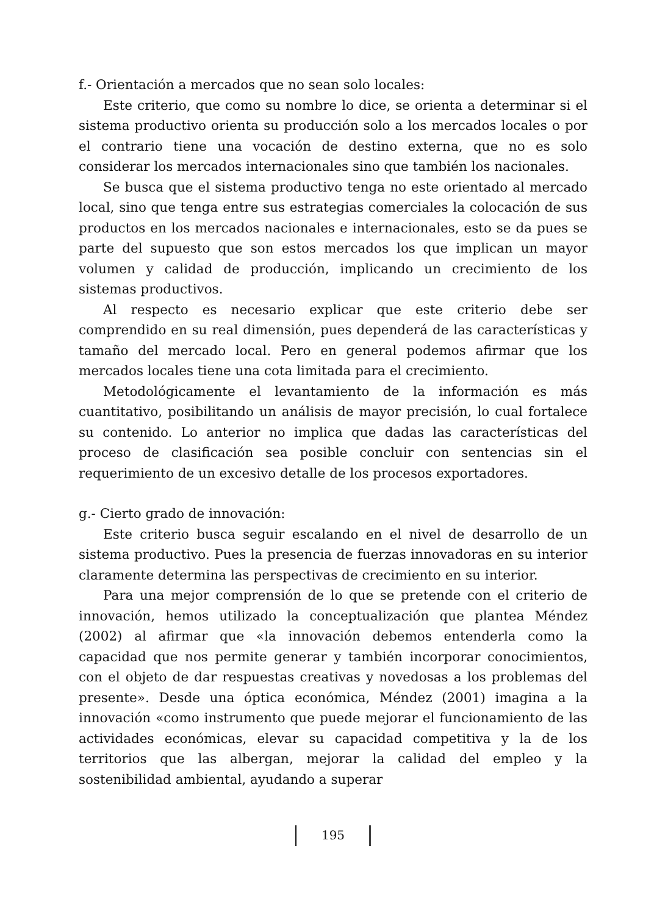f.- Orientación a mercados que no sean solo locales:
Este criterio, que como su nombre lo dice, se orienta a determinar si el sistema productivo orienta su producción solo a los mercados locales o por el contrario tiene una vocación de destino externa, que no es solo considerar los mercados internacionales sino que también los nacionales.
Se busca que el sistema productivo tenga no este orientado al mercado local, sino que tenga entre sus estrategias comerciales la colocación de sus productos en los mercados nacionales e internacionales, esto se da pues se parte del supuesto que son estos mercados los que implican un mayor volumen y calidad de producción, implicando un crecimiento de los sistemas productivos.
Al respecto es necesario explicar que este criterio debe ser comprendido en su real dimensión, pues dependerá de las características y tamaño del mercado local. Pero en general podemos afirmar que los mercados locales tiene una cota limitada para el crecimiento.
Metodológicamente el levantamiento de la información es más cuantitativo, posibilitando un análisis de mayor precisión, lo cual fortalece su contenido. Lo anterior no implica que dadas las características del proceso de clasificación sea posible concluir con sentencias sin el requerimiento de un excesivo detalle de los procesos exportadores.
g.- Cierto grado de innovación:
Este criterio busca seguir escalando en el nivel de desarrollo de un sistema productivo. Pues la presencia de fuerzas innovadoras en su interior claramente determina las perspectivas de crecimiento en su interior.
Para una mejor comprensión de lo que se pretende con el criterio de innovación, hemos utilizado la conceptualización que plantea Méndez (2002) al afirmar que «la innovación debemos entenderla como la capacidad que nos permite generar y también incorporar conocimientos, con el objeto de dar respuestas creativas y novedosas a los problemas del presente». Desde una óptica económica, Méndez (2001) imagina a la innovación «como instrumento que puede mejorar el funcionamiento de las actividades económicas, elevar su capacidad competitiva y la de los territorios que las albergan, mejorar la calidad del empleo y la sostenibilidad ambiental, ayudando a superar
195